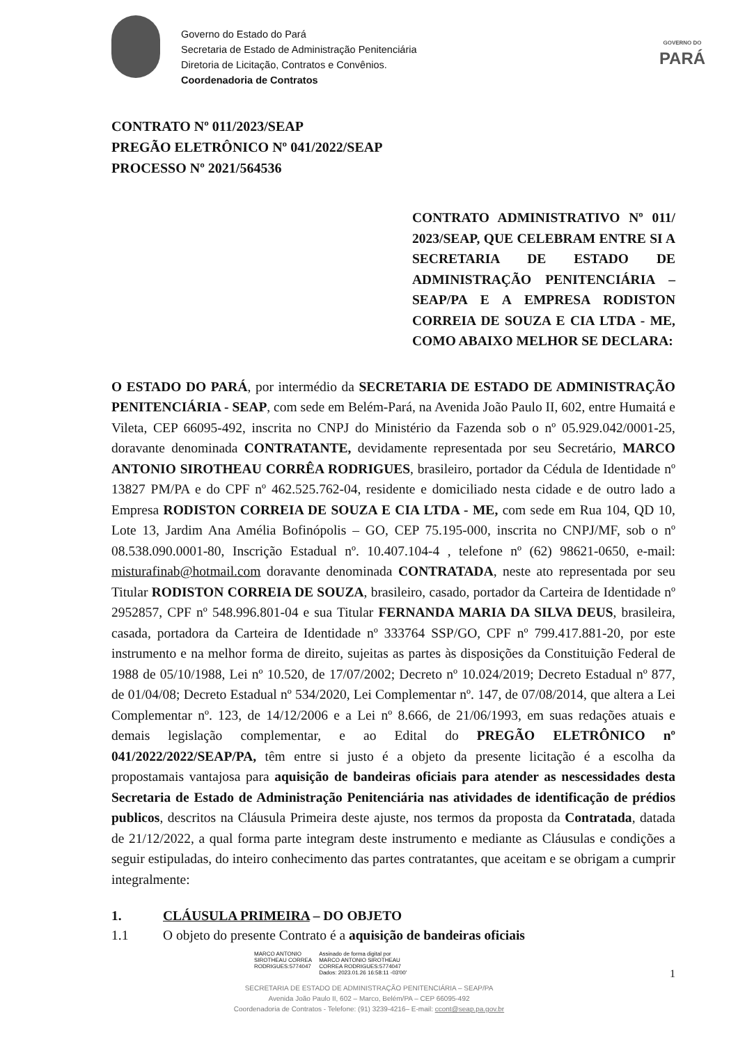Governo do Estado do Pará
Secretaria de Estado de Administração Penitenciária
Diretoria de Licitação, Contratos e Convênios.
Coordenadoria de Contratos
GOVERNO DO
PARÁ
CONTRATO Nº 011/2023/SEAP
PREGÃO ELETRÔNICO Nº 041/2022/SEAP
PROCESSO Nº 2021/564536
CONTRATO ADMINISTRATIVO Nº 011/ 2023/SEAP, QUE CELEBRAM ENTRE SI A SECRETARIA DE ESTADO DE ADMINISTRAÇÃO PENITENCIÁRIA – SEAP/PA E A EMPRESA RODISTON CORREIA DE SOUZA E CIA LTDA - ME, COMO ABAIXO MELHOR SE DECLARA:
O ESTADO DO PARÁ, por intermédio da SECRETARIA DE ESTADO DE ADMINISTRAÇÃO PENITENCIÁRIA - SEAP, com sede em Belém-Pará, na Avenida João Paulo II, 602, entre Humaitá e Vileta, CEP 66095-492, inscrita no CNPJ do Ministério da Fazenda sob o nº 05.929.042/0001-25, doravante denominada CONTRATANTE, devidamente representada por seu Secretário, MARCO ANTONIO SIROTHEAU CORRÊA RODRIGUES, brasileiro, portador da Cédula de Identidade nº 13827 PM/PA e do CPF nº 462.525.762-04, residente e domiciliado nesta cidade e de outro lado a Empresa RODISTON CORREIA DE SOUZA E CIA LTDA - ME, com sede em Rua 104, QD 10, Lote 13, Jardim Ana Amélia Bofinópolis – GO, CEP 75.195-000, inscrita no CNPJ/MF, sob o nº 08.538.090.0001-80, Inscrição Estadual nº. 10.407.104-4 , telefone nº (62) 98621-0650, e-mail: misturafinab@hotmail.com doravante denominada CONTRATADA, neste ato representada por seu Titular RODISTON CORREIA DE SOUZA, brasileiro, casado, portador da Carteira de Identidade nº 2952857, CPF nº 548.996.801-04 e sua Titular FERNANDA MARIA DA SILVA DEUS, brasileira, casada, portadora da Carteira de Identidade nº 333764 SSP/GO, CPF nº 799.417.881-20, por este instrumento e na melhor forma de direito, sujeitas as partes às disposições da Constituição Federal de 1988 de 05/10/1988, Lei nº 10.520, de 17/07/2002; Decreto nº 10.024/2019; Decreto Estadual nº 877, de 01/04/08; Decreto Estadual nº 534/2020, Lei Complementar nº. 147, de 07/08/2014, que altera a Lei Complementar nº. 123, de 14/12/2006 e a Lei nº 8.666, de 21/06/1993, em suas redações atuais e demais legislação complementar, e ao Edital do PREGÃO ELETRÔNICO nº 041/2022/2022/SEAP/PA, têm entre si justo é a objeto da presente licitação é a escolha da propostamais vantajosa para aquisição de bandeiras oficiais para atender as nescessidades desta Secretaria de Estado de Administração Penitenciária nas atividades de identificação de prédios publicos, descritos na Cláusula Primeira deste ajuste, nos termos da proposta da Contratada, datada de 21/12/2022, a qual forma parte integram deste instrumento e mediante as Cláusulas e condições a seguir estipuladas, do inteiro conhecimento das partes contratantes, que aceitam e se obrigam a cumprir integralmente:
1. CLÁUSULA PRIMEIRA – DO OBJETO
1.1 O objeto do presente Contrato é a aquisição de bandeiras oficiais
MARCO ANTONIO
SIROTHEAU CORREA
RODRIGUES:5774047
Assinado de forma digital por
MARCO ANTONIO SIROTHEAU
CORREA RODRIGUES:5774047
Dados: 2023.01.26 16:58:11 -03'00'
1
SECRETARIA DE ESTADO DE ADMINISTRAÇÃO PENITENCIÁRIA – SEAP/PA
Avenida João Paulo II, 602 – Marco, Belém/PA – CEP 66095-492
Coordenadoria de Contratos - Telefone: (91) 3239-4216– E-mail: ccont@seap.pa.gov.br